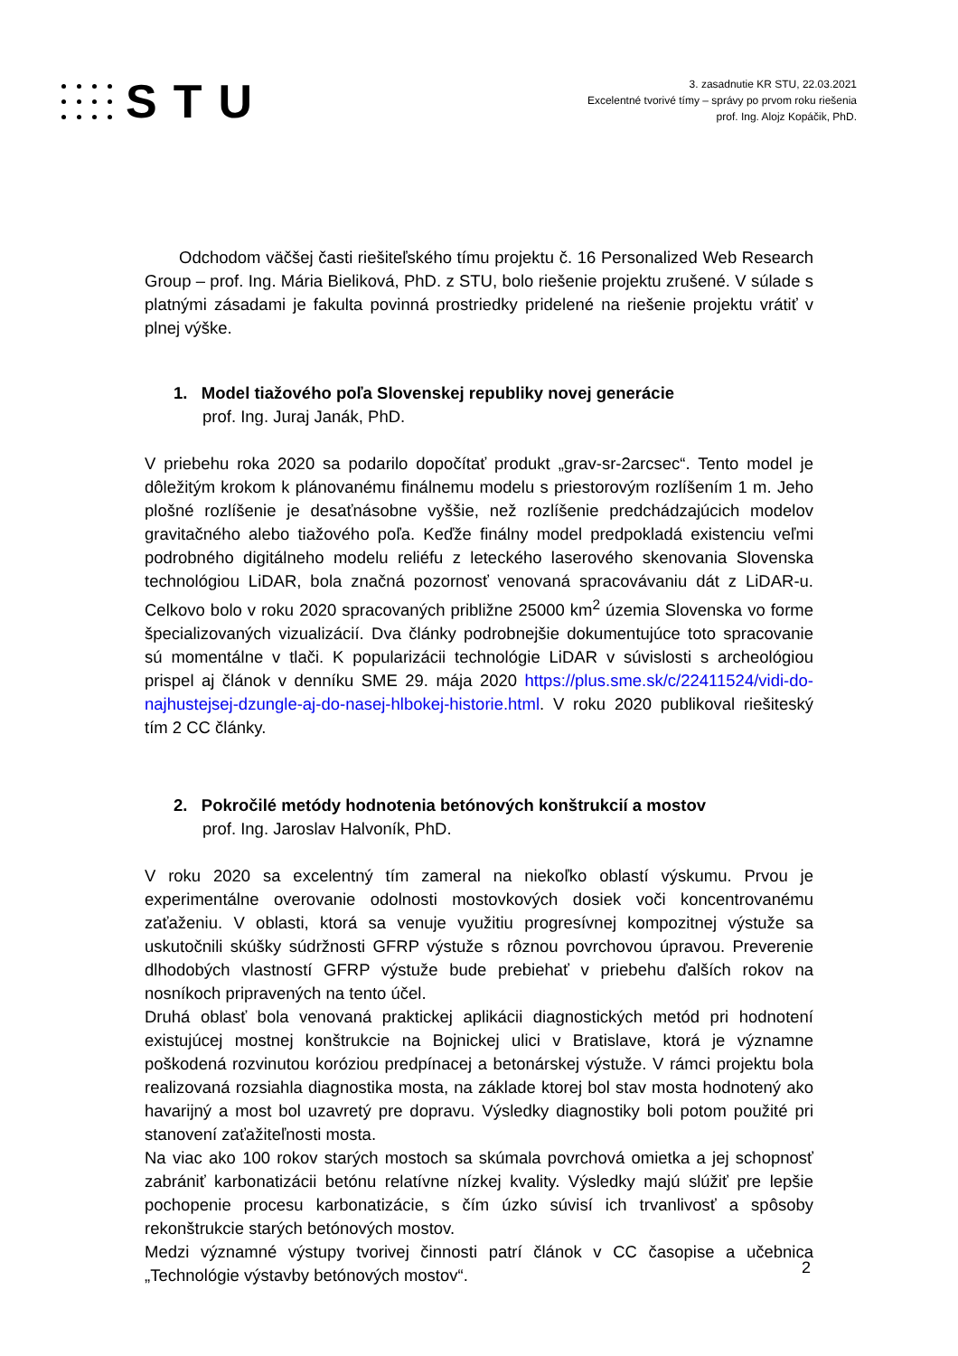STU
3. zasadnutie KR STU, 22.03.2021
Excelentné tvorivé tímy – správy po prvom roku riešenia
prof. Ing. Alojz Kopáčik, PhD.
Odchodom väčšej časti riešiteľského tímu projektu č. 16 Personalized Web Research Group – prof. Ing. Mária Bieliková, PhD. z STU, bolo riešenie projektu zrušené. V súlade s platnými zásadami je fakulta povinná prostriedky pridelené na riešenie projektu vrátiť v plnej výške.
1. Model tiažového poľa Slovenskej republiky novej generácie
prof. Ing. Juraj Janák, PhD.
V priebehu roka 2020 sa podarilo dopočítať produkt „grav-sr-2arcsec“. Tento model je dôležitým krokom k plánovanému finálnemu modelu s priestorovým rozlíšením 1 m. Jeho plošné rozlíšenie je desaťnásobne vyššie, než rozlíšenie predchádzajúcich modelov gravitačného alebo tiažového poľa. Keďže finálny model predpokladá existenciu veľmi podrobného digitálneho modelu reliéfu z leteckého laserového skenovania Slovenska technológiou LiDAR, bola značná pozornosť venovaná spracovávaniu dát z LiDAR-u. Celkovo bolo v roku 2020 spracovaných približne 25000 km<sup>2</sup> územia Slovenska vo forme špecializovaných vizualizácií. Dva články podrobnejšie dokumentujúce toto spracovanie sú momentálne v tlači. K popularizácii technológie LiDAR v súvislosti s archeológiou prispel aj článok v denníku SME 29. mája 2020 https://plus.sme.sk/c/22411524/vidi-do-najhustejsej-dzungle-aj-do-nasej-hlbokej-historie.html. V roku 2020 publikoval riešiteský tím 2 CC články.
2. Pokročilé metódy hodnotenia betónových konštrukcií a mostov
prof. Ing. Jaroslav Halvoník, PhD.
V roku 2020 sa excelentný tím zameral na niekoľko oblastí výskumu. Prvou je experimentálne overovanie odolnosti mostovkových dosiek voči koncentrovanému zaťaženiu. V oblasti, ktorá sa venuje využitiu progresívnej kompozitnej výstuže sa uskutočnili skúšky súdržnosti GFRP výstuže s rôznou povrchovou úpravou. Preverenie dlhodobých vlastností GFRP výstuže bude prebiehať v priebehu ďalších rokov na nosníkoch pripravených na tento účel.
Druhá oblasť bola venovaná praktickej aplikácii diagnostických metód pri hodnotení existujúcej mostnej konštrukcie na Bojnickej ulici v Bratislave, ktorá je významne poškodená rozvinutou koróziou predpínacej a betonárskej výstuže. V rámci projektu bola realizovaná rozsiahla diagnostika mosta, na základe ktorej bol stav mosta hodnotený ako havarijný a most bol uzavretý pre dopravu. Výsledky diagnostiky boli potom použité pri stanovení zaťažiteľnosti mosta.
Na viac ako 100 rokov starých mostoch sa skúmala povrchová omietka a jej schopnosť zabrániť karbonatizácii betónu relatívne nízkej kvality. Výsledky majú slúžiť pre lepšie pochopenie procesu karbonatizácie, s čím úzko súvisí ich trvanlivosť a spôsoby rekonštrukcie starých betónových mostov.
Medzi významné výstupy tvorivej činnosti patrí článok v CC časopise a učebnica „Technológie výstavby betónových mostov“.
2